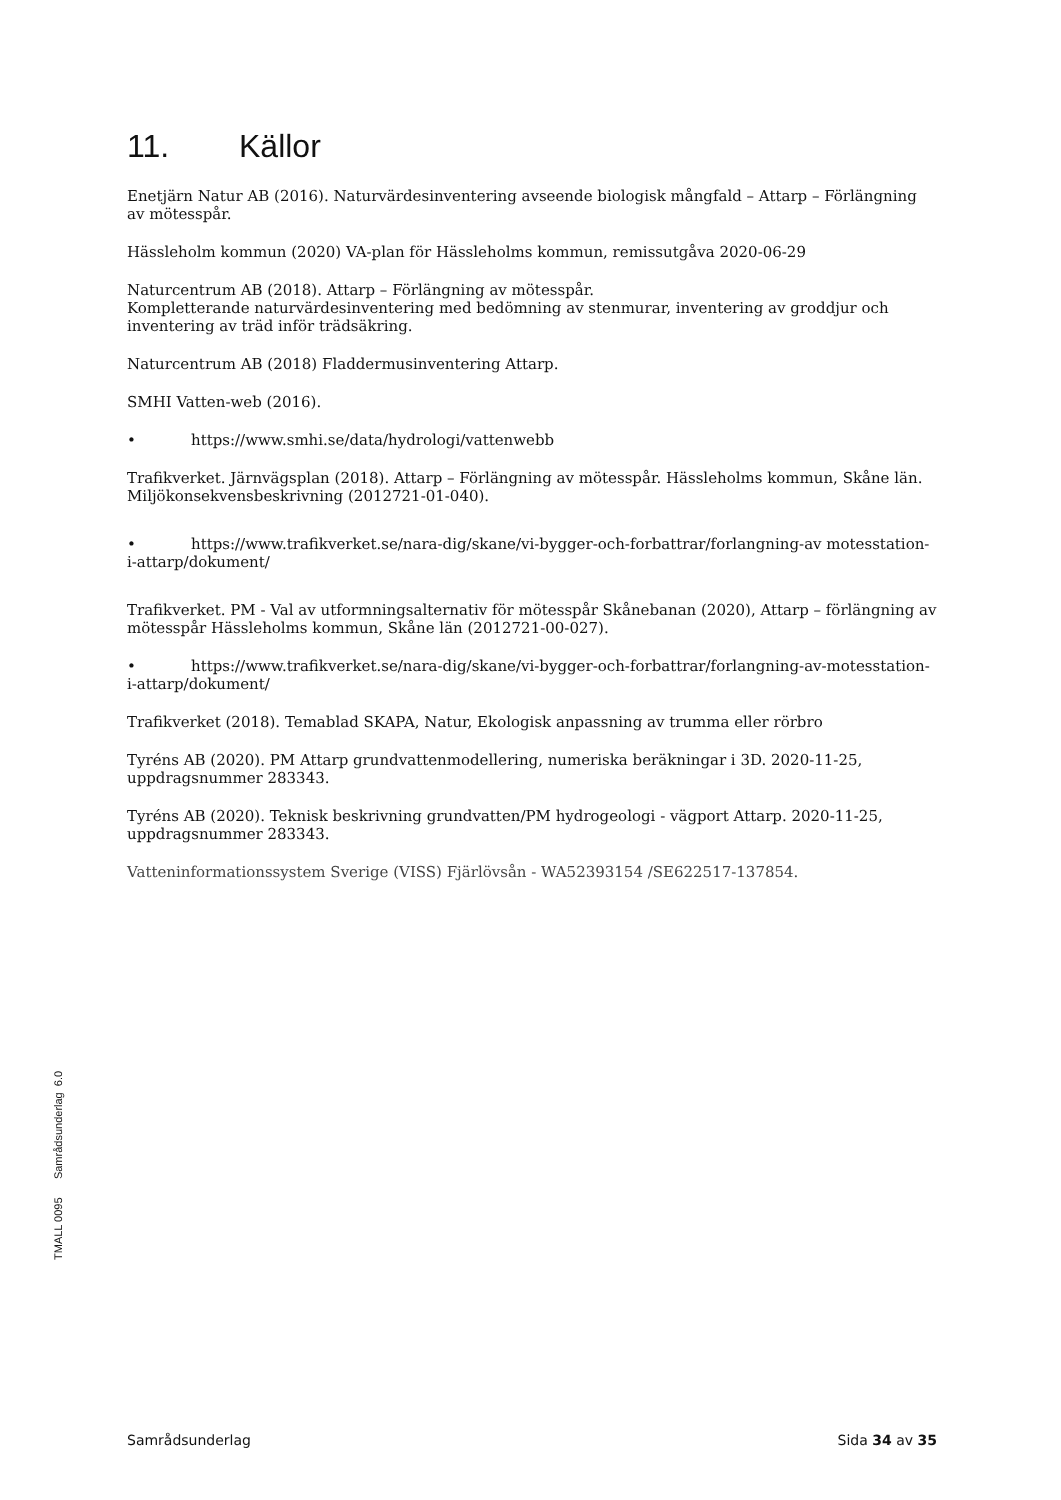11. Källor
Enetjärn Natur AB (2016). Naturvärdesinventering avseende biologisk mångfald – Attarp – Förlängning av mötesspår.
Hässleholm kommun (2020) VA-plan för Hässleholms kommun, remissutgåva 2020-06-29
Naturcentrum AB (2018). Attarp – Förlängning av mötesspår.
Kompletterande naturvärdesinventering med bedömning av stenmurar, inventering av groddjur och inventering av träd inför trädsäkring.
Naturcentrum AB (2018) Fladdermusinventering Attarp.
SMHI Vatten-web (2016).
• https://www.smhi.se/data/hydrologi/vattenwebb
Trafikverket. Järnvägsplan (2018). Attarp – Förlängning av mötesspår. Hässleholms kommun, Skåne län. Miljökonsekvensbeskrivning (2012721-01-040).
• https://www.trafikverket.se/nara-dig/skane/vi-bygger-och-forbattrar/forlangning-av motesstation-i-attarp/dokument/
Trafikverket. PM - Val av utformningsalternativ för mötesspår Skånebanan (2020), Attarp – förlängning av mötesspår Hässleholms kommun, Skåne län (2012721-00-027).
• https://www.trafikverket.se/nara-dig/skane/vi-bygger-och-forbattrar/forlangning-av-motesstation-i-attarp/dokument/
Trafikverket (2018). Temablad SKAPA, Natur, Ekologisk anpassning av trumma eller rörbro
Tyréns AB (2020). PM Attarp grundvattenmodellering, numeriska beräkningar i 3D. 2020-11-25, uppdragsnummer 283343.
Tyréns AB (2020). Teknisk beskrivning grundvatten/PM hydrogeologi - vägport Attarp. 2020-11-25, uppdragsnummer 283343.
Vatteninformationssystem Sverige (VISS) Fjärlövsån - WA52393154 /SE622517-137854.
TMALL 0095 Samrådsunderlag 6.0
Samrådsunderlag Sida 34 av 35